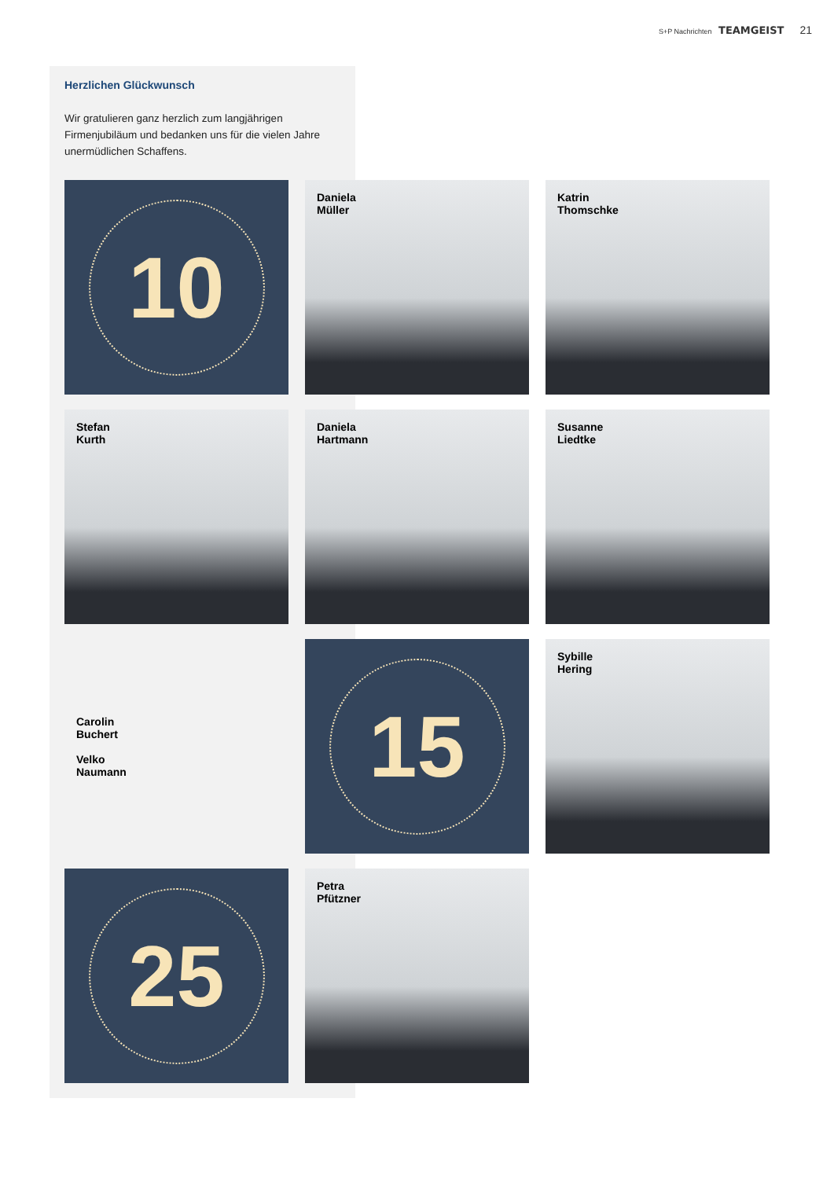S+P Nachrichten TEAMGEIST 21
Herzlichen Glückwunsch
Wir gratulieren ganz herzlich zum langjährigen Firmenjubiläum und bedanken uns für die vielen Jahre unermüdlichen Schaffens.
10
Daniela
Müller
Katrin
Thomschke
Stefan
Kurth
Daniela
Hartmann
Susanne
Liedtke
Carolin
Buchert
Velko
Naumann
15
Sybille
Hering
25
Petra
Pfützner